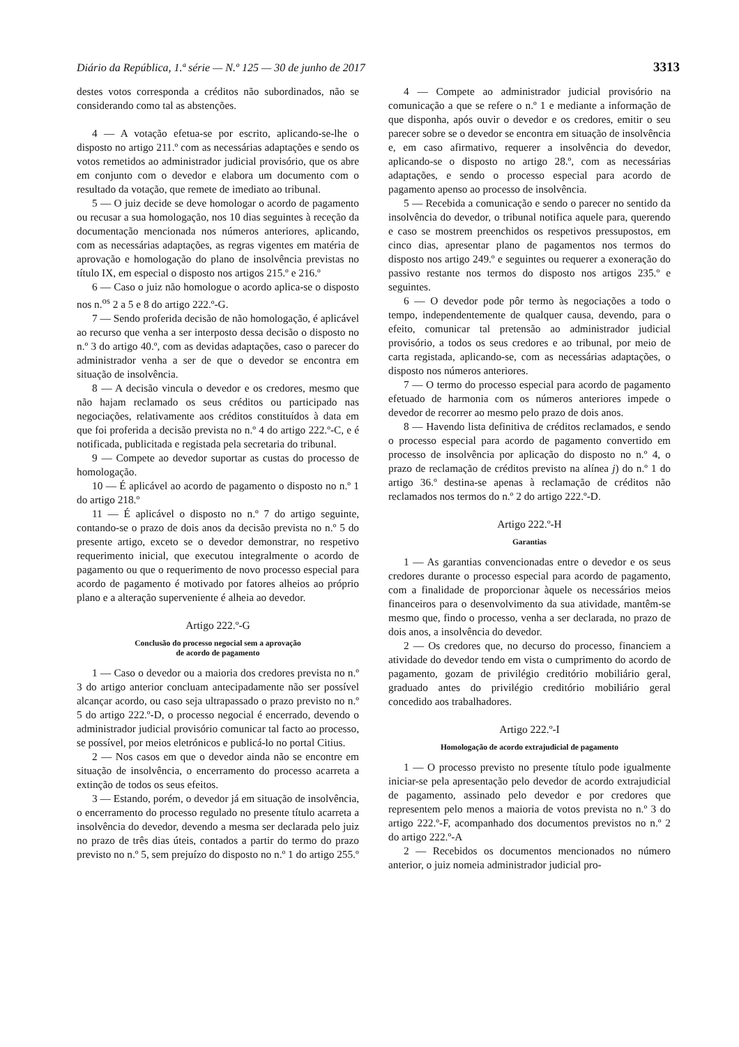Diário da República, 1.ª série — N.º 125 — 30 de junho de 2017 3313
destes votos corresponda a créditos não subordinados, não se considerando como tal as abstenções.
4 — A votação efetua-se por escrito, aplicando-se-lhe o disposto no artigo 211.º com as necessárias adaptações e sendo os votos remetidos ao administrador judicial provisório, que os abre em conjunto com o devedor e elabora um documento com o resultado da votação, que remete de imediato ao tribunal.
5 — O juiz decide se deve homologar o acordo de pagamento ou recusar a sua homologação, nos 10 dias seguintes à receção da documentação mencionada nos números anteriores, aplicando, com as necessárias adaptações, as regras vigentes em matéria de aprovação e homologação do plano de insolvência previstas no título IX, em especial o disposto nos artigos 215.º e 216.º
6 — Caso o juiz não homologue o acordo aplica-se o disposto nos n.<sup>os</sup> 2 a 5 e 8 do artigo 222.º-G.
7 — Sendo proferida decisão de não homologação, é aplicável ao recurso que venha a ser interposto dessa decisão o disposto no n.º 3 do artigo 40.º, com as devidas adaptações, caso o parecer do administrador venha a ser de que o devedor se encontra em situação de insolvência.
8 — A decisão vincula o devedor e os credores, mesmo que não hajam reclamado os seus créditos ou participado nas negociações, relativamente aos créditos constituídos à data em que foi proferida a decisão prevista no n.º 4 do artigo 222.º-C, e é notificada, publicitada e registada pela secretaria do tribunal.
9 — Compete ao devedor suportar as custas do processo de homologação.
10 — É aplicável ao acordo de pagamento o disposto no n.º 1 do artigo 218.º
11 — É aplicável o disposto no n.º 7 do artigo seguinte, contando-se o prazo de dois anos da decisão prevista no n.º 5 do presente artigo, exceto se o devedor demonstrar, no respetivo requerimento inicial, que executou integralmente o acordo de pagamento ou que o requerimento de novo processo especial para acordo de pagamento é motivado por fatores alheios ao próprio plano e a alteração superveniente é alheia ao devedor.
Artigo 222.º-G
Conclusão do processo negocial sem a aprovação
de acordo de pagamento
1 — Caso o devedor ou a maioria dos credores prevista no n.º 3 do artigo anterior concluam antecipadamente não ser possível alcançar acordo, ou caso seja ultrapassado o prazo previsto no n.º 5 do artigo 222.º-D, o processo negocial é encerrado, devendo o administrador judicial provisório comunicar tal facto ao processo, se possível, por meios eletrónicos e publicá-lo no portal Citius.
2 — Nos casos em que o devedor ainda não se encontre em situação de insolvência, o encerramento do processo acarreta a extinção de todos os seus efeitos.
3 — Estando, porém, o devedor já em situação de insolvência, o encerramento do processo regulado no presente título acarreta a insolvência do devedor, devendo a mesma ser declarada pelo juiz no prazo de três dias úteis, contados a partir do termo do prazo previsto no n.º 5, sem prejuízo do disposto no n.º 1 do artigo 255.º
4 — Compete ao administrador judicial provisório na comunicação a que se refere o n.º 1 e mediante a informação de que disponha, após ouvir o devedor e os credores, emitir o seu parecer sobre se o devedor se encontra em situação de insolvência e, em caso afirmativo, requerer a insolvência do devedor, aplicando-se o disposto no artigo 28.º, com as necessárias adaptações, e sendo o processo especial para acordo de pagamento apenso ao processo de insolvência.
5 — Recebida a comunicação e sendo o parecer no sentido da insolvência do devedor, o tribunal notifica aquele para, querendo e caso se mostrem preenchidos os respetivos pressupostos, em cinco dias, apresentar plano de pagamentos nos termos do disposto nos artigo 249.º e seguintes ou requerer a exoneração do passivo restante nos termos do disposto nos artigos 235.º e seguintes.
6 — O devedor pode pôr termo às negociações a todo o tempo, independentemente de qualquer causa, devendo, para o efeito, comunicar tal pretensão ao administrador judicial provisório, a todos os seus credores e ao tribunal, por meio de carta registada, aplicando-se, com as necessárias adaptações, o disposto nos números anteriores.
7 — O termo do processo especial para acordo de pagamento efetuado de harmonia com os números anteriores impede o devedor de recorrer ao mesmo pelo prazo de dois anos.
8 — Havendo lista definitiva de créditos reclamados, e sendo o processo especial para acordo de pagamento convertido em processo de insolvência por aplicação do disposto no n.º 4, o prazo de reclamação de créditos previsto na alínea j) do n.º 1 do artigo 36.º destina-se apenas à reclamação de créditos não reclamados nos termos do n.º 2 do artigo 222.º-D.
Artigo 222.º-H
Garantias
1 — As garantias convencionadas entre o devedor e os seus credores durante o processo especial para acordo de pagamento, com a finalidade de proporcionar àquele os necessários meios financeiros para o desenvolvimento da sua atividade, mantêm-se mesmo que, findo o processo, venha a ser declarada, no prazo de dois anos, a insolvência do devedor.
2 — Os credores que, no decurso do processo, financiem a atividade do devedor tendo em vista o cumprimento do acordo de pagamento, gozam de privilégio creditório mobiliário geral, graduado antes do privilégio creditório mobiliário geral concedido aos trabalhadores.
Artigo 222.º-I
Homologação de acordo extrajudicial de pagamento
1 — O processo previsto no presente título pode igualmente iniciar-se pela apresentação pelo devedor de acordo extrajudicial de pagamento, assinado pelo devedor e por credores que representem pelo menos a maioria de votos prevista no n.º 3 do artigo 222.º-F, acompanhado dos documentos previstos no n.º 2 do artigo 222.º-A
2 — Recebidos os documentos mencionados no número anterior, o juiz nomeia administrador judicial pro-